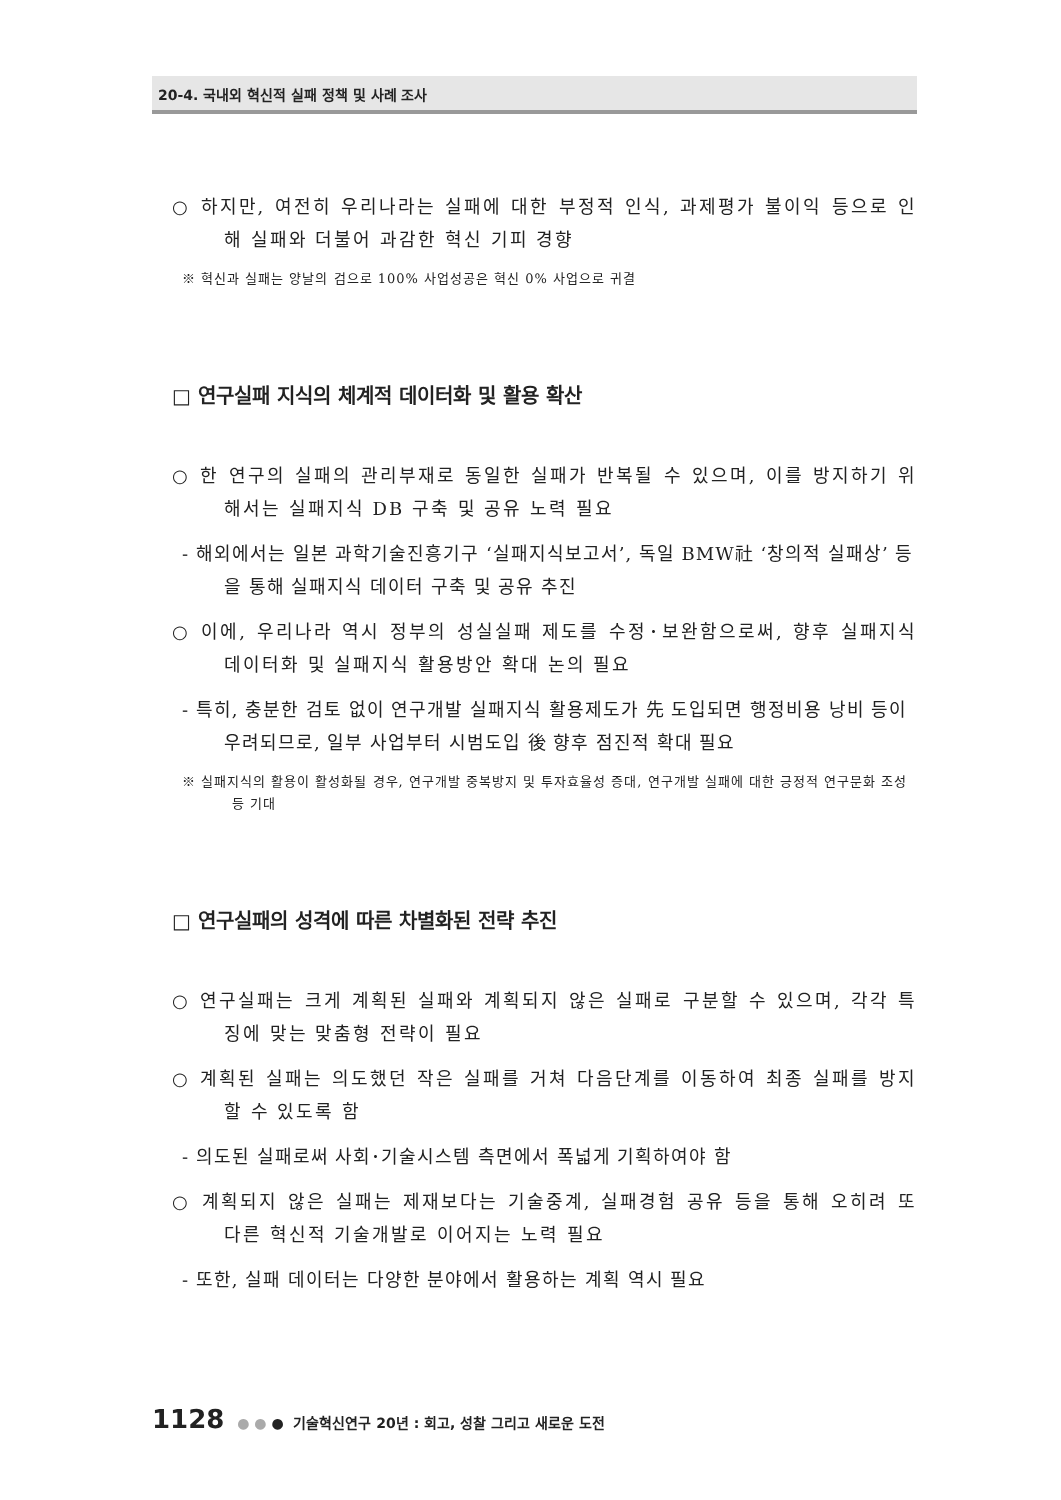20-4. 국내외 혁신적 실패 정책 및 사례 조사
○ 하지만, 여전히 우리나라는 실패에 대한 부정적 인식, 과제평가 불이익 등으로 인해 실패와 더불어 과감한 혁신 기피 경향
※ 혁신과 실패는 양날의 검으로 100% 사업성공은 혁신 0% 사업으로 귀결
□ 연구실패 지식의 체계적 데이터화 및 활용 확산
○ 한 연구의 실패의 관리부재로 동일한 실패가 반복될 수 있으며, 이를 방지하기 위해서는 실패지식 DB 구축 및 공유 노력 필요
- 해외에서는 일본 과학기술진흥기구 ‘실패지식보고서’, 독일 BMW社 ‘창의적 실패상’ 등을 통해 실패지식 데이터 구축 및 공유 추진
○ 이에, 우리나라 역시 정부의 성실실패 제도를 수정･보완함으로써, 향후 실패지식 데이터화 및 실패지식 활용방안 확대 논의 필요
- 특히, 충분한 검토 없이 연구개발 실패지식 활용제도가 先 도입되면 행정비용 낭비 등이 우려되므로, 일부 사업부터 시범도입 後 향후 점진적 확대 필요
※ 실패지식의 활용이 활성화될 경우, 연구개발 중복방지 및 투자효율성 증대, 연구개발 실패에 대한 긍정적 연구문화 조성 등 기대
□ 연구실패의 성격에 따른 차별화된 전략 추진
○ 연구실패는 크게 계획된 실패와 계획되지 않은 실패로 구분할 수 있으며, 각각 특징에 맞는 맞춤형 전략이 필요
○ 계획된 실패는 의도했던 작은 실패를 거쳐 다음단계를 이동하여 최종 실패를 방지할 수 있도록 함
- 의도된 실패로써 사회･기술시스템 측면에서 폭넓게 기획하여야 함
○ 계획되지 않은 실패는 제재보다는 기술중계, 실패경험 공유 등을 통해 오히려 또 다른 혁신적 기술개발로 이어지는 노력 필요
- 또한, 실패 데이터는 다양한 분야에서 활용하는 계획 역시 필요
1128 ● ● ● 기술혁신연구 20년 : 회고, 성찰 그리고 새로운 도전